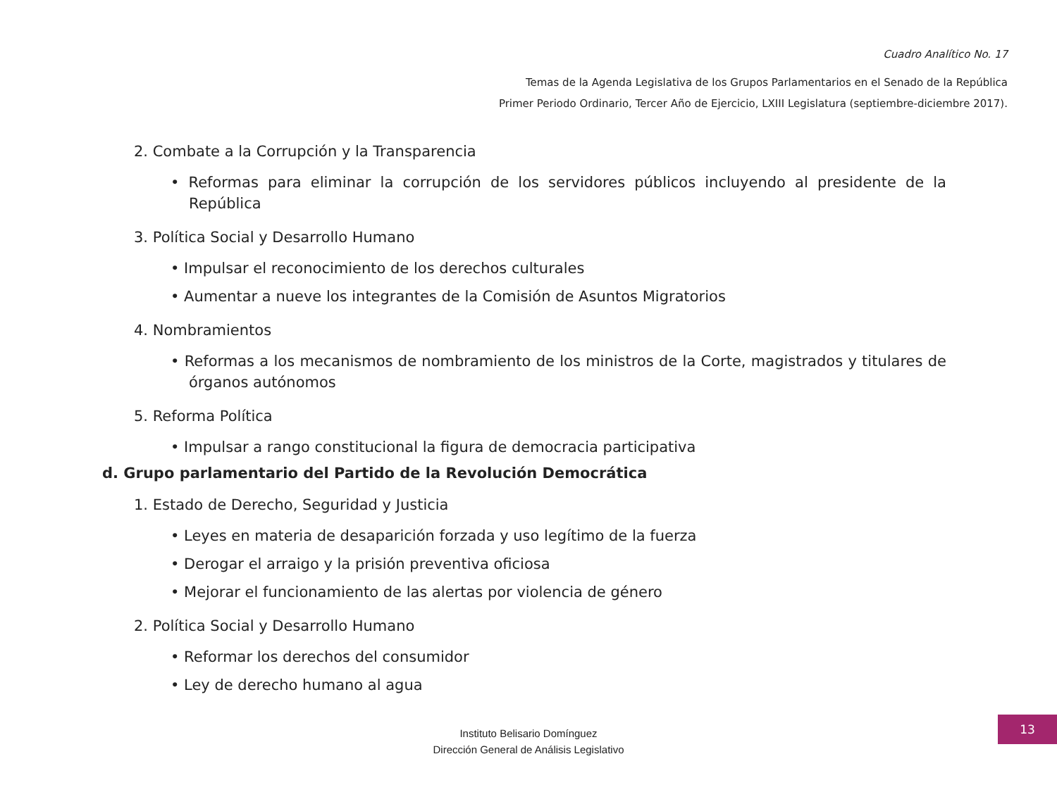Cuadro Analítico No. 17
Temas de la Agenda Legislativa de los Grupos Parlamentarios en el Senado de la República
Primer Periodo Ordinario, Tercer Año de Ejercicio, LXIII Legislatura (septiembre-diciembre 2017).
2. Combate a la Corrupción y la Transparencia
• Reformas para eliminar la corrupción de los servidores públicos incluyendo al presidente de la República
3. Política Social y Desarrollo Humano
• Impulsar el reconocimiento de los derechos culturales
• Aumentar a nueve los integrantes de la Comisión de Asuntos Migratorios
4. Nombramientos
• Reformas a los mecanismos de nombramiento de los ministros de la Corte, magistrados y titulares de órganos autónomos
5. Reforma Política
• Impulsar a rango constitucional la figura de democracia participativa
d. Grupo parlamentario del Partido de la Revolución Democrática
1. Estado de Derecho, Seguridad y Justicia
• Leyes en materia de desaparición forzada y uso legítimo de la fuerza
• Derogar el arraigo y la prisión preventiva oficiosa
• Mejorar el funcionamiento de las alertas por violencia de género
2. Política Social y Desarrollo Humano
• Reformar los derechos del consumidor
• Ley de derecho humano al agua
Instituto Belisario Domínguez
Dirección General de Análisis Legislativo
13